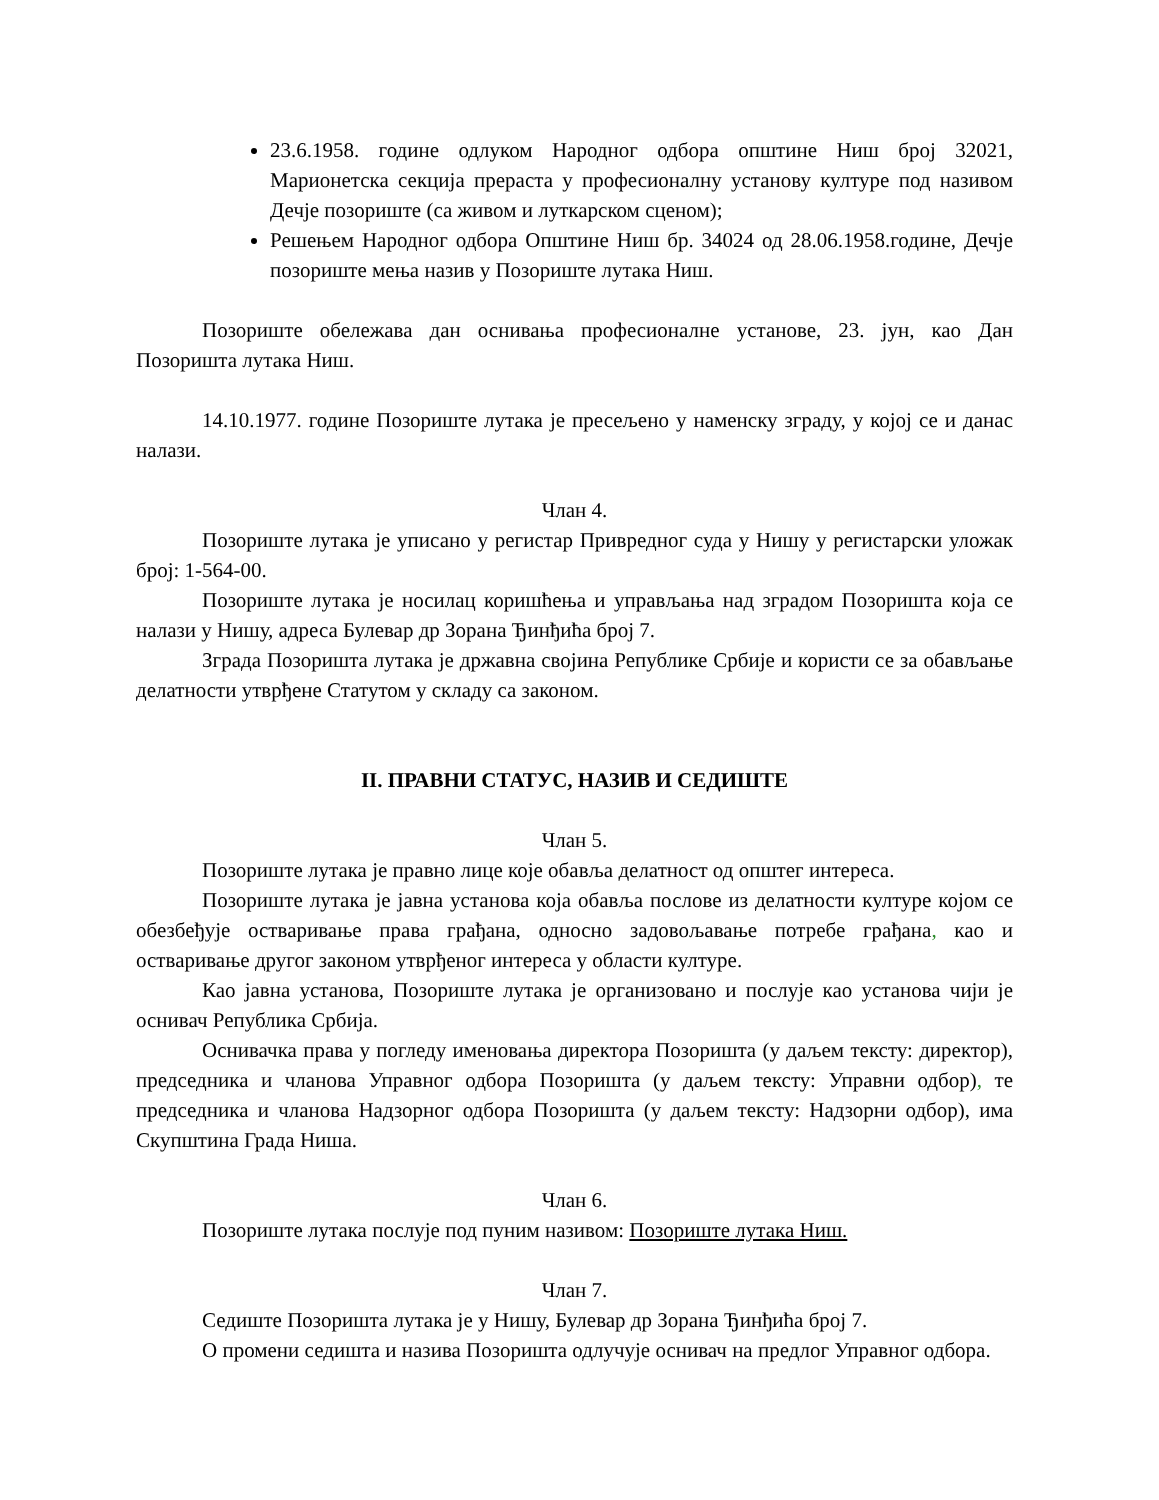23.6.1958. године одлуком Народног одбора општине Ниш број 32021, Марионетска секција прераста у професионалну установу културе под називом Дечје позориште (са живом и луткарском сценом);
Решењем Народног одбора Општине Ниш бр. 34024 од 28.06.1958.године, Дечје позориште мења назив у Позориште лутака Ниш.
Позориште обележава дан оснивања професионалне установе, 23. јун, као Дан Позоришта лутака Ниш.
14.10.1977. године Позориште лутака је пресељено у наменску зграду, у којој се и данас налази.
Члан 4.
Позориште лутака је уписано у регистар Привредног суда у Нишу у регистарски уложак број: 1-564-00.
Позориште лутака је носилац коришћења и управљања над зградом Позоришта која се налази у Нишу, адреса Булевар др Зорана Ђинђића број 7.
Зграда Позоришта лутака је државна својина Републике Србије и користи се за обављање делатности утврђене Статутом у складу са законом.
II. ПРАВНИ СТАТУС, НАЗИВ И СЕДИШТЕ
Члан 5.
Позориште лутака је правно лице које обавља делатност од општег интереса.
Позориште лутака је јавна установа која обавља послове из делатности културе којом се обезбеђује остваривање права грађана, односно задовољавање потребе грађана, као и остваривање другог законом утврђеног интереса у области културе.
Као јавна установа, Позориште лутака је организовано и послује као установа чији је оснивач Република Србија.
Оснивачка права у погледу именовања директора Позоришта (у даљем тексту: директор), председника и чланова Управног одбора Позоришта (у даљем тексту: Управни одбор), те председника и чланова Надзорног одбора Позоришта (у даљем тексту: Надзорни одбор), има Скупштина Града Ниша.
Члан 6.
Позориште лутака послује под пуним називом: Позориште лутака Ниш.
Члан 7.
Седиште Позоришта лутака је у Нишу, Булевар др Зорана Ђинђића број 7.
О промени седишта и назива Позоришта одлучује оснивач на предлог Управног одбора.